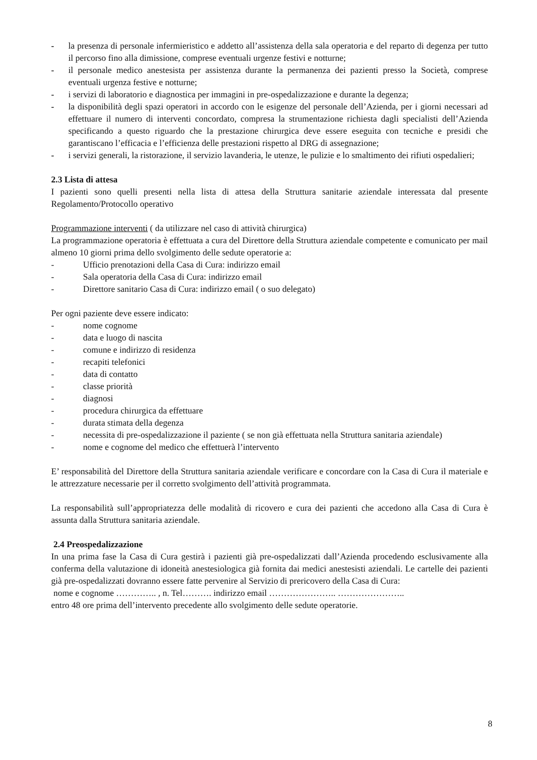- la presenza di personale infermieristico e addetto all’assistenza della sala operatoria e del reparto di degenza per tutto il percorso fino alla dimissione, comprese eventuali urgenze festivi e notturne;
- il personale medico anestesista per assistenza durante la permanenza dei pazienti presso la Società, comprese eventuali urgenza festive e notturne;
- i servizi di laboratorio e diagnostica per immagini in pre-ospedalizzazione e durante la degenza;
- la disponibilità degli spazi operatori in accordo con le esigenze del personale dell’Azienda, per i giorni necessari ad effettuare il numero di interventi concordato, compresa la strumentazione richiesta dagli specialisti dell’Azienda specificando a questo riguardo che la prestazione chirurgica deve essere eseguita con tecniche e presidi che garantiscano l’efficacia e l’efficienza delle prestazioni rispetto al DRG di assegnazione;
- i servizi generali, la ristorazione, il servizio lavanderia, le utenze, le pulizie e lo smaltimento dei rifiuti ospedalieri;
2.3 Lista di attesa
I pazienti sono quelli presenti nella lista di attesa della Struttura sanitarie aziendale interessata dal presente Regolamento/Protocollo operativo
Programmazione interventi ( da utilizzare nel caso di attività chirurgica)
La programmazione operatoria è effettuata a cura del Direttore della Struttura aziendale competente e comunicato per mail almeno 10 giorni prima dello svolgimento delle sedute operatorie a:
- Ufficio prenotazioni della Casa di Cura: indirizzo email
- Sala operatoria della Casa di Cura: indirizzo email
- Direttore sanitario Casa di Cura: indirizzo email ( o suo delegato)
Per ogni paziente deve essere indicato:
- nome cognome
- data e luogo di nascita
- comune e indirizzo di residenza
- recapiti telefonici
- data di contatto
- classe priorità
- diagnosi
- procedura chirurgica da effettuare
- durata stimata della degenza
- necessita di pre-ospedalizzazione il paziente ( se non già effettuata nella Struttura sanitaria aziendale)
- nome e cognome del medico che effettuerà l’intervento
E’ responsabilità del Direttore della Struttura sanitaria aziendale verificare e concordare con la Casa di Cura il materiale e le attrezzature necessarie per il corretto svolgimento dell’attività programmata.
La responsabilità sull’appropriatezza delle modalità di ricovero e cura dei pazienti che accedono alla Casa di Cura è assunta dalla Struttura sanitaria aziendale.
2.4 Preospedalizzazione
In una prima fase la Casa di Cura gestirà i pazienti già pre-ospedalizzati dall’Azienda procedendo esclusivamente alla conferma della valutazione di idoneità anestesiologica già fornita dai medici anestesisti aziendali. Le cartelle dei pazienti già pre-ospedalizzati dovranno essere fatte pervenire al Servizio di prericovero della Casa di Cura:
nome e cognome ………….. , n. Tel………. indirizzo email ………………….. …………………..
entro 48 ore prima dell’intervento precedente allo svolgimento delle sedute operatorie.
8